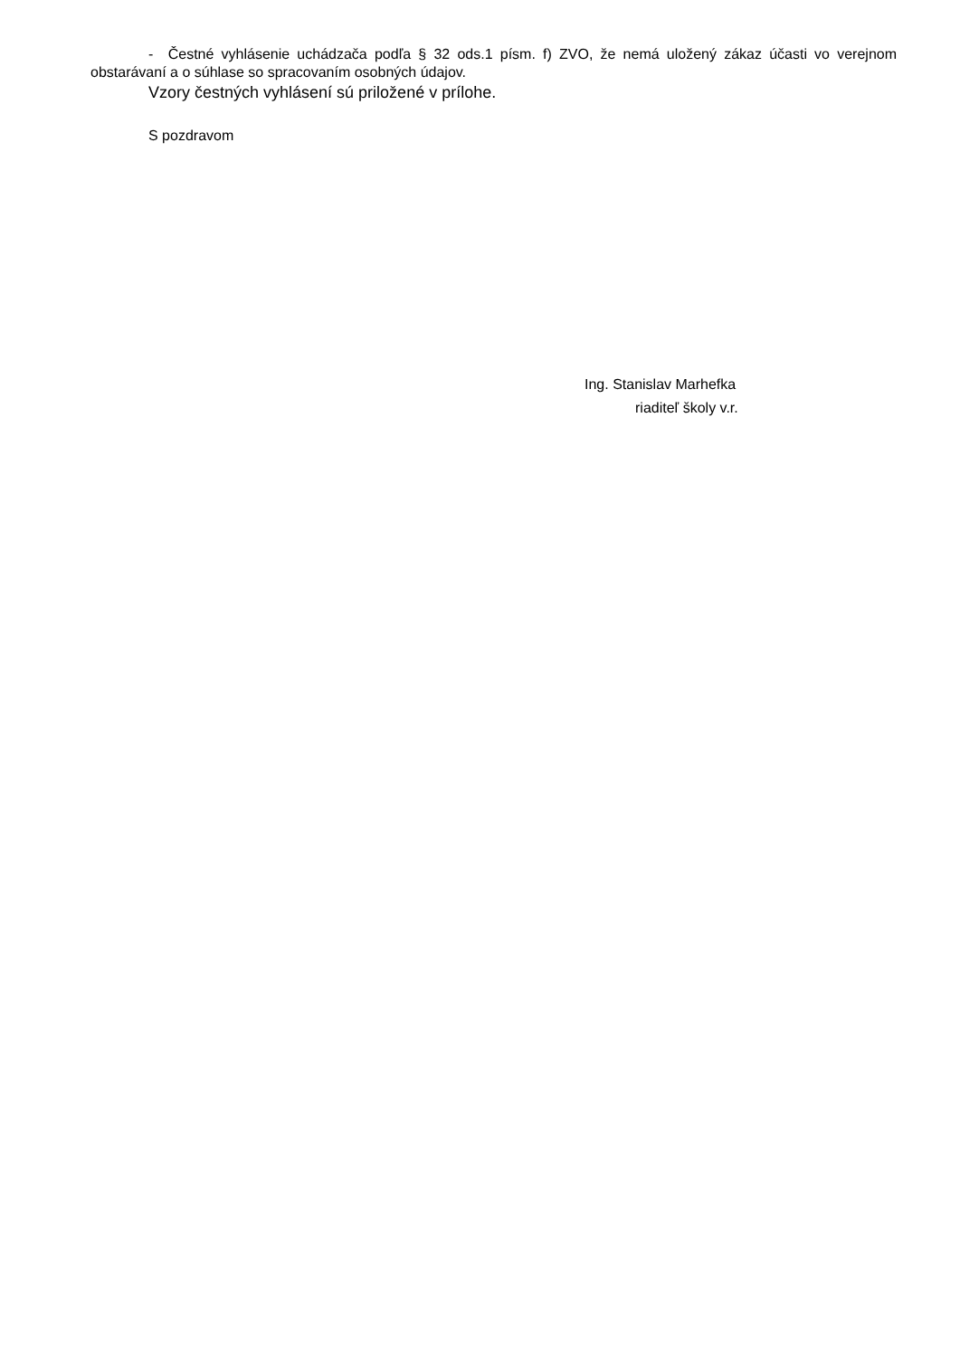- Čestné vyhlásenie uchádzača podľa § 32 ods.1 písm. f) ZVO, že nemá uložený zákaz účasti vo verejnom obstarávaní a o súhlase so spracovaním osobných údajov.
Vzory čestných vyhlásení sú priložené v prílohe.
S pozdravom
Ing. Stanislav Marhefka
riaditeľ školy v.r.